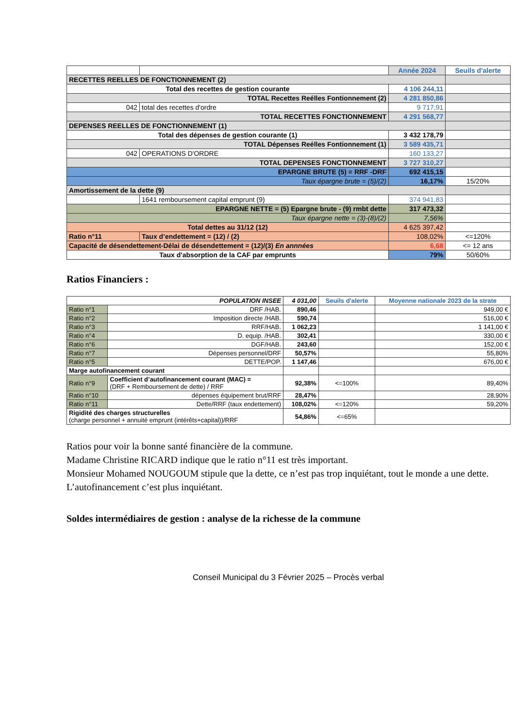| | | Année 2024 | Seuils d'alerte |
| --- | --- | --- | --- |
| RECETTES REELLES DE FONCTIONNEMENT (2) | | | |
| Total des recettes de gestion courante | | 4 106 244,11 | |
| TOTAL Recettes Reélles Fontionnement (2) | | 4 281 850,86 | |
| 042 | total des recettes d'ordre | 9 717,91 | |
| TOTAL RECETTES FONCTIONNEMENT | | 4 291 568,77 | |
| DEPENSES REELLES DE FONCTIONNEMENT (1) | | | |
| Total des dépenses de gestion courante (1) | | 3 432 178,79 | |
| TOTAL Dépenses Reélles Fontionnement (1) | | 3 589 435,71 | |
| 042 | OPERATIONS D'ORDRE | 160 133,27 | |
| TOTAL DEPENSES FONCTIONNEMENT | | 3 727 310,27 | |
| EPARGNE BRUTE (5) = RRF -DRF | | 692 415,15 | |
| Taux épargne brute = (5)/(2) | | 16,17% | 15/20% |
| Amortissement de la dette (9) | | | |
| | 1641 remboursement capital emprunt (9) | 374 941,83 | |
| EPARGNE NETTE = (5) Epargne brute - (9) rmbt dette | | 317 473,32 | |
| Taux épargne nette = (3)-(8)/(2) | | 7,56% | |
| Total dettes au 31/12 (12) | | 4 625 397,42 | |
| Ratio n°11 | Taux d’endettement = (12) / (2) | 108,02% | <=120% |
| Capacité de désendettement-Délai de désendettement = (12)/(3) En annnées | | 6,68 | <= 12 ans |
| Taux d'absorption de la CAF par emprunts | | 79% | 50/60% |
Ratios Financiers :
| POPULATION INSEE | | 4 031,00 | Seuils d'alerte | Moyenne nationale 2023 de la strate |
| --- | --- | --- | --- | --- |
| Ratio n°1 | DRF /HAB. | 890,46 | | 949,00 € |
| Ratio n°2 | Imposition directe /HAB. | 590,74 | | 516,00 € |
| Ratio n°3 | RRF/HAB. | 1 062,23 | | 1 141,00 € |
| Ratio n°4 | D. equip. /HAB. | 302,41 | | 330,00 € |
| Ratio n°6 | DGF/HAB. | 243,60 | | 152,00 € |
| Ratio n°7 | Dépenses personnel/DRF | 50,57% | | 55,80% |
| Ratio n°5 | DETTE/POP. | 1 147,46 | | 676,00 € |
| Marge autofinancement courant | | | | |
| Ratio n°9 | Coefficient d’autofinancement courant (MAC) = (DRF + Remboursement de dette) / RRF | 92,38% | <=100% | 89,40% |
| Ratio n°10 | dépenses équipement brut/RRF | 28,47% | | 28,90% |
| Ratio n°11 | Dette/RRF (taux endettement) | 108,02% | <=120% | 59,20% |
| Rigidité des charges structurelles (charge personnel + annuité emprunt (intérêts+capital))/RRF | | 54,86% | <=65% | |
Ratios pour voir la bonne santé financière de la commune.
Madame Christine RICARD indique que le ratio n°11 est très important.
Monsieur Mohamed NOUGOUM stipule que la dette, ce n’est pas trop inquiétant, tout le monde a une dette. L’autofinancement c’est plus inquiétant.
Soldes intermédiaires de gestion : analyse de la richesse de la commune
Conseil Municipal du 3 Février 2025 – Procès verbal